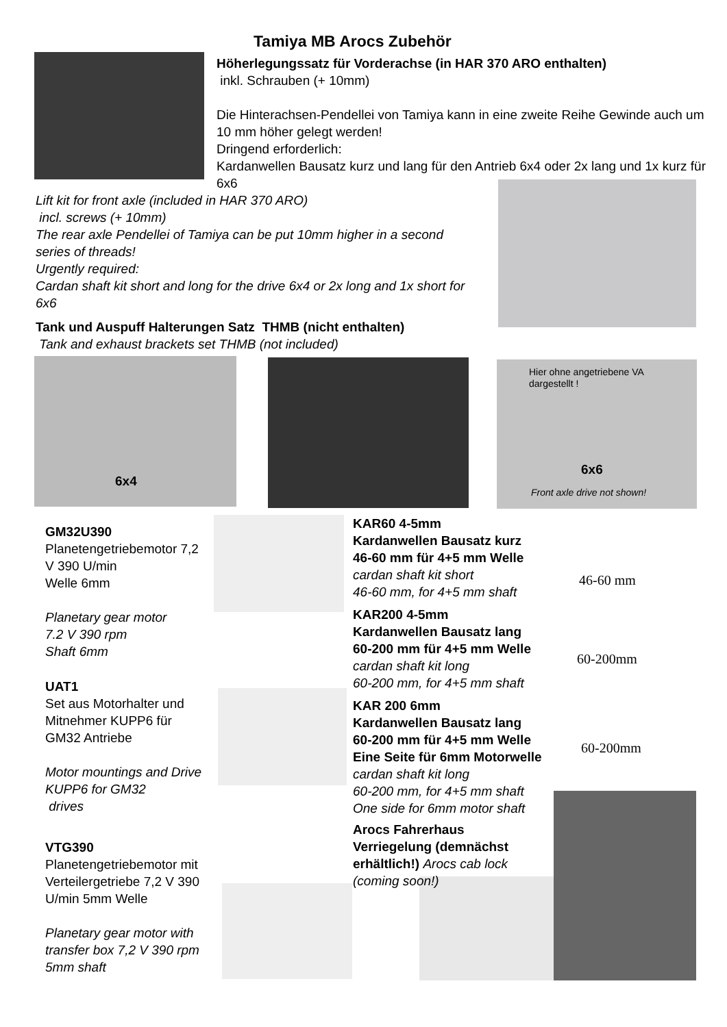Tamiya MB Arocs Zubehör
Höherlegungssatz für Vorderachse (in HAR 370 ARO enthalten)
inkl. Schrauben (+ 10mm)
Die Hinterachsen-Pendellei von Tamiya kann in eine zweite Reihe Gewinde auch um 10 mm höher gelegt werden!
Dringend erforderlich:
Kardanwellen Bausatz kurz und lang für den Antrieb 6x4 oder 2x lang und 1x kurz für 6x6
Lift kit for front axle (included in HAR 370 ARO)
incl. screws (+ 10mm)
The rear axle Pendellei of Tamiya can be put 10mm higher in a second series of threads!
Urgently required:
Cardan shaft kit short and long for the drive 6x4 or 2x long and 1x short for 6x6
Tank und Auspuff Halterungen Satz THMB (nicht enthalten)
Tank and exhaust brackets set THMB (not included)
6x4
Hier ohne angetriebene VA
dargestellt !
6x6
Front axle drive not shown!
GM32U390
Planetengetriebemotor 7,2 V 390 U/min
Welle 6mm
Planetary gear motor
7.2 V 390 rpm
Shaft 6mm
UAT1
Set aus Motorhalter und Mitnehmer KUPP6 für GM32 Antriebe
Motor mountings and Drive KUPP6 for GM32
drives
VTG390
Planetengetriebemotor mit Verteilergetriebe 7,2 V 390 U/min 5mm Welle
Planetary gear motor with transfer box 7,2 V 390 rpm 5mm shaft
KAR60 4-5mm
Kardanwellen Bausatz kurz
46-60 mm für 4+5 mm Welle
cardan shaft kit short
46-60 mm, for 4+5 mm shaft
KAR200 4-5mm
Kardanwellen Bausatz lang
60-200 mm für 4+5 mm Welle
cardan shaft kit long
60-200 mm, for 4+5 mm shaft
KAR 200 6mm
Kardanwellen Bausatz lang
60-200 mm für 4+5 mm Welle
Eine Seite für 6mm Motorwelle
cardan shaft kit long
60-200 mm, for 4+5 mm shaft
One side for 6mm motor shaft
Arocs Fahrerhaus Verriegelung (demnächst erhältlich!) Arocs cab lock (coming soon!)
46-60 mm
60-200mm
60-200mm